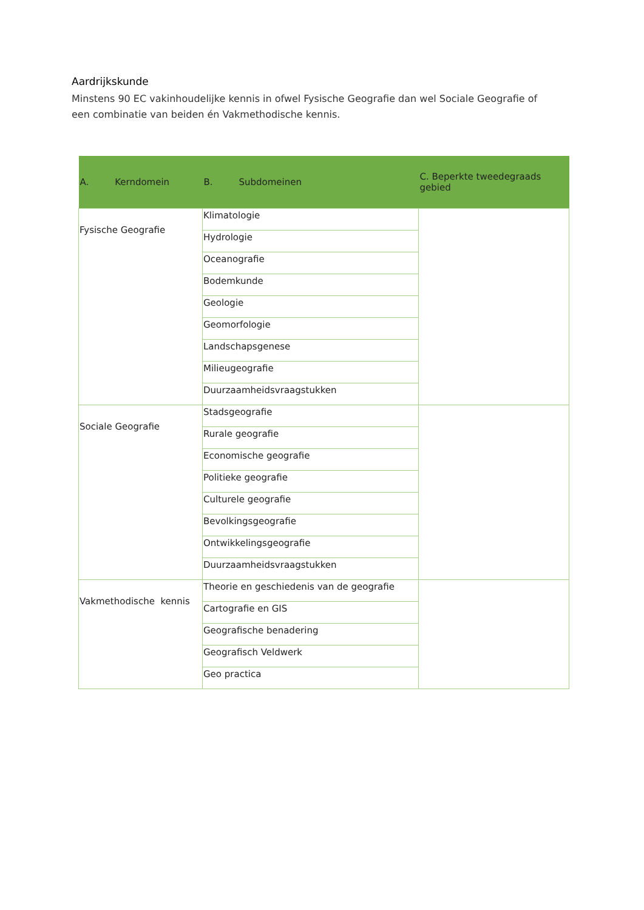Aardrijkskunde
Minstens 90 EC vakinhoudelijke kennis in ofwel Fysische Geografie dan wel Sociale Geografie of een combinatie van beiden én Vakmethodische kennis.
| A. Kerndomein | B. Subdomeinen | C. Beperkte tweedegraads gebied |
| --- | --- | --- |
| Fysische Geografie | Klimatologie | |
| | Hydrologie | |
| | Oceanografie | |
| | Bodemkunde | |
| | Geologie | |
| | Geomorfologie | |
| | Landschapsgenese | |
| | Milieugeografie | |
| | Duurzaamheidsvraagstukken | |
| Sociale Geografie | Stadsgeografie | |
| | Rurale geografie | |
| | Economische geografie | |
| | Politieke geografie | |
| | Culturele geografie | |
| | Bevolkingsgeografie | |
| | Ontwikkelingsgeografie | |
| | Duurzaamheidsvraagstukken | |
| Vakmethodische kennis | Theorie en geschiedenis van de geografie | |
| | Cartografie en GIS | |
| | Geografische benadering | |
| | Geografisch Veldwerk | |
| | Geo practica | |